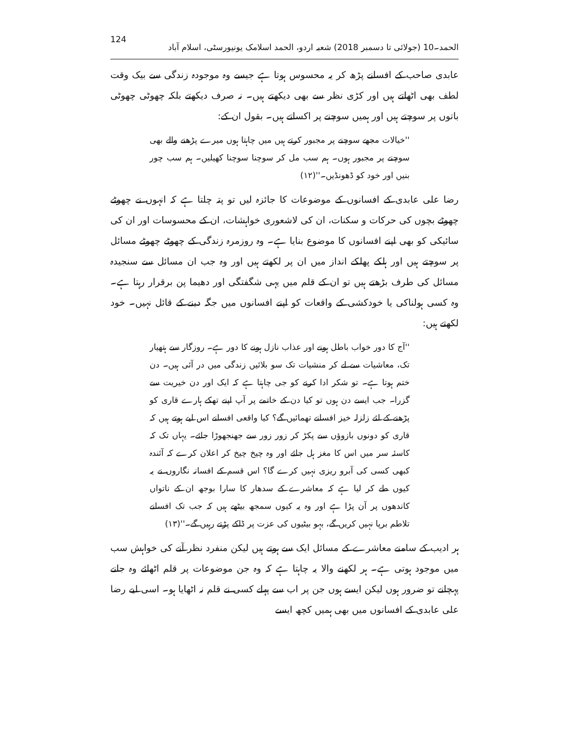124 الحمد۔10 (جولائی تا دسمبر 2018) شعبہ اردو، الحمد اسلامک یونیورسٹی، اسلام آباد
عابدی صاحب کے افسانے پڑھ کر یہ محسوس ہوتا ہے جیسے وہ موجودہ زندگی سے بیک وقت لطف بھی اٹھاتے ہیں اور کڑی نظر سے بھی دیکھتے ہیں۔ نہ صرف دیکھتے بلکہ چھوٹی چھوٹی باتوں پر سوچتے ہیں اور ہمیں سوچنے پر اکساتے ہیں۔ بقول ان کے:
''خیالات مجھے سوچنے پر مجبور کرتے ہیں میں چاہتا ہوں میرے پڑھنے والے بھی سوچنے پر مجبور ہوں۔ ہم سب مل کر سوچنا سوچنا کھیلیں۔ ہم سب چور بنیں اور خود کو ڈھونڈیں۔''(۱۲)
رضا علی عابدی کے افسانوں کے موضوعات کا جائزہ لیں تو پتہ چلتا ہے کہ انہوں نے چھوٹے چھوٹے بچوں کی حرکات و سکنات، ان کی لاشعوری خواہشات، ان کے محسوسات اور ان کی سائیکی کو بھی اپنے افسانوں کا موضوع بنایا ہے۔ وہ روزمرہ زندگی کے چھوٹے چھوٹے مسائل پر سوچتے ہیں اور ہلکے پھلکے انداز میں ان پر لکھتے ہیں اور وہ جب ان مسائل سے سنجیدہ مسائل کی طرف بڑھتے ہیں تو ان کے قلم میں یہی شگفتگی اور دھیما پن برقرار رہتا ہے۔ وہ کسی ہولناکی یا خودکشی کے واقعات کو اپنے افسانوں میں جگہ دینے کے قائل نہیں۔ خود لکھتے ہیں:
''آج کا دور خواب باطل ہونے اور عذاب نازل ہونے کا دور ہے۔ روزگار سے ہتھیار تک، معاشیات سے لے کر منشیات تک سو بلائیں زندگی میں در آئی ہیں۔ دن ختم ہوتا ہے۔ تو شکر ادا کرنے کو جی چاہتا ہے کہ ایک اور دن خیریت سے گزرا۔ جب ایسے دن ہوں تو کیا دن کے خاتمے پر آپ اپنے تھکے ہارے قاری کو پڑھنے کے لئے زلزلہ خیز افسانے تھمائیں گے؟ کیا واقعی افسانے اس لیے ہوتے ہیں کہ قاری کو دونوں بازوؤں سے پکڑ کر زور زور سے جھنجھوڑا جائے۔ یہاں تک کہ کاسئہ سر میں اس کا مغز ہل جائے اور وہ چیخ چیخ کر اعلان کرے کہ آئندہ کبھی کسی کی آبرو ریزی نہیں کرے گا؟ اس قسم کے افسانہ نگاروں نے یہ کیوں طے کر لیا ہے کہ معاشرے کے سدھار کا سارا بوجھ ان کے ناتواں کاندھوں پر آن پڑا ہے اور وہ یہ کیوں سمجھ بیٹھے ہیں کہ جب تک افسانے تلاطم برپا نہیں کریں گے، بہو بیٹیوں کی عزت پر ڈاکے پڑتے رہیں گے۔''(۱۳)
ہر ادیب کے سامنے معاشرے کے مسائل ایک سے ہوتے ہیں لیکن منفرد نظر آنے کی خواہش سب میں موجود ہوتی ہے۔ ہر لکھنے والا یہ چاہتا ہے کہ وہ جن موضوعات پر قلم اٹھائے وہ جانے پہچانے تو ضرور ہوں لیکن ایسے ہوں جن پر اب سے پہلے کسی نے قلم نہ اٹھایا ہو۔ اسی لیے رضا علی عابدی کے افسانوں میں بھی ہمیں کچھ ایسے